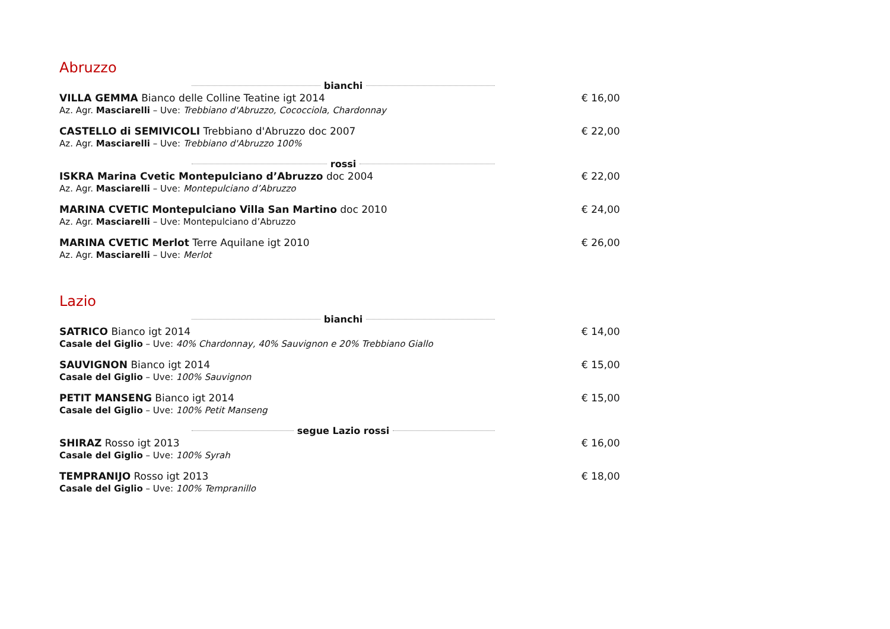Abruzzo
bianchi
VILLA GEMMA Bianco delle Colline Teatine igt 2014
Az. Agr. Masciarelli – Uve: Trebbiano d'Abruzzo, Cococciola, Chardonnay
€ 16,00
CASTELLO di SEMIVICOLI Trebbiano d'Abruzzo doc 2007
Az. Agr. Masciarelli – Uve: Trebbiano d'Abruzzo 100%
€ 22,00
rossi
ISKRA Marina Cvetic Montepulciano d’Abruzzo doc 2004
Az. Agr. Masciarelli – Uve: Montepulciano d’Abruzzo
€ 22,00
MARINA CVETIC Montepulciano Villa San Martino doc 2010
Az. Agr. Masciarelli – Uve: Montepulciano d’Abruzzo
€ 24,00
MARINA CVETIC Merlot Terre Aquilane igt 2010
Az. Agr. Masciarelli – Uve: Merlot
€ 26,00
Lazio
bianchi
SATRICO Bianco igt 2014
Casale del Giglio – Uve: 40% Chardonnay, 40% Sauvignon e 20% Trebbiano Giallo
€ 14,00
SAUVIGNON Bianco igt 2014
Casale del Giglio – Uve: 100% Sauvignon
€ 15,00
PETIT MANSENG Bianco igt 2014
Casale del Giglio – Uve: 100% Petit Manseng
€ 15,00
segue Lazio rossi
SHIRAZ Rosso igt 2013
Casale del Giglio – Uve: 100% Syrah
€ 16,00
TEMPRANIJO Rosso igt 2013
Casale del Giglio – Uve: 100% Tempranillo
€ 18,00